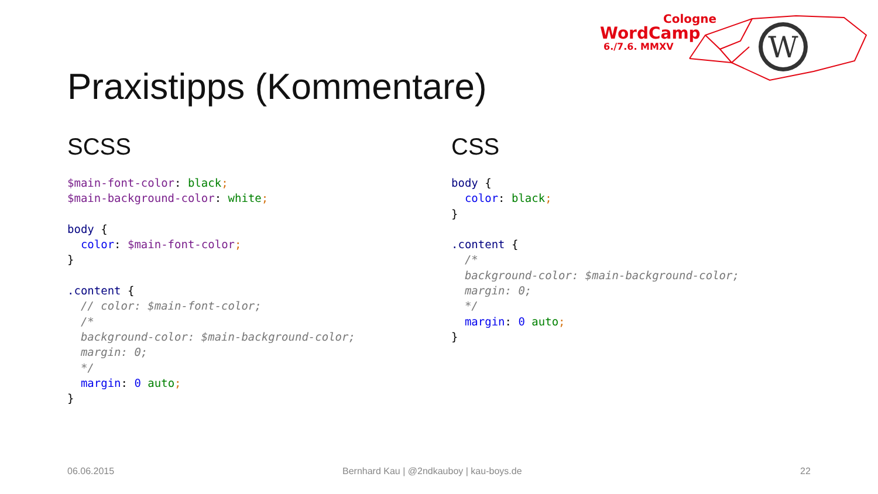Cologne
WordCamp
6./7.6. MMXV
W
Praxistipps (Kommentare)
SCSS
$main-font-color: black;
$main-background-color: white;

body {
  color: $main-font-color;
}

.content {
  // color: $main-font-color;
  /*
  background-color: $main-background-color;
  margin: 0;
  */
  margin: 0 auto;
}
CSS
body {
  color: black;
}

.content {
  /*
  background-color: $main-background-color;
  margin: 0;
  */
  margin: 0 auto;
}
06.06.2015
Bernhard Kau | @2ndkauboy | kau-boys.de
22